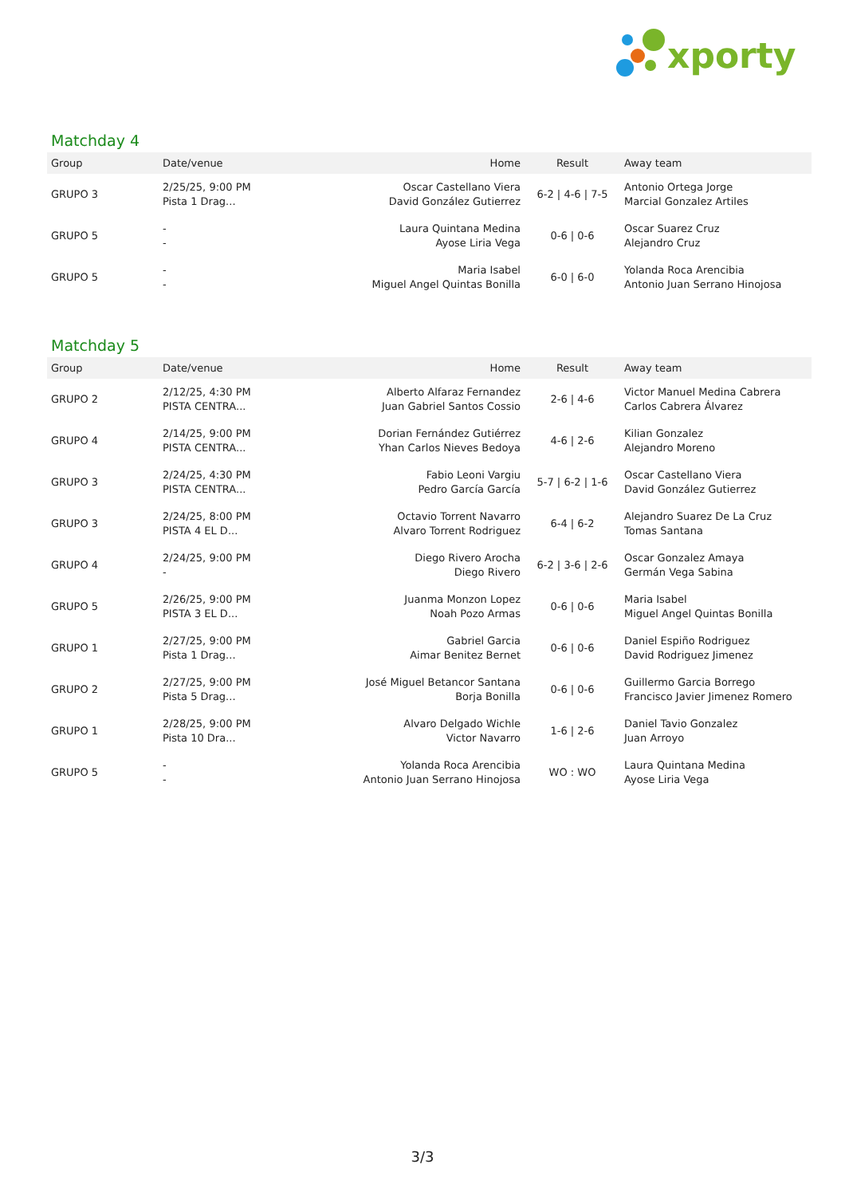xporty
Matchday 4
| Group | Date/venue | Home | Result | Away team |
| --- | --- | --- | --- | --- |
| GRUPO 3 | 2/25/25, 9:00 PM Pista 1 Drag... | Oscar Castellano Viera David González Gutierrez | 6-2 / 4-6 / 7-5 | Antonio Ortega Jorge Marcial Gonzalez Artiles |
| GRUPO 5 | - - | Laura Quintana Medina Ayose Liria Vega | 0-6 / 0-6 | Oscar Suarez Cruz Alejandro Cruz |
| GRUPO 5 | - - | Maria Isabel Miguel Angel Quintas Bonilla | 6-0 / 6-0 | Yolanda Roca Arencibia Antonio Juan Serrano Hinojosa |
Matchday 5
| Group | Date/venue | Home | Result | Away team |
| --- | --- | --- | --- | --- |
| GRUPO 2 | 2/12/25, 4:30 PM PISTA CENTRA... | Alberto Alfaraz Fernandez Juan Gabriel Santos Cossio | 2-6 / 4-6 | Victor Manuel Medina Cabrera Carlos Cabrera Álvarez |
| GRUPO 4 | 2/14/25, 9:00 PM PISTA CENTRA... | Dorian Fernández Gutiérrez Yhan Carlos Nieves Bedoya | 4-6 / 2-6 | Kilian Gonzalez Alejandro Moreno |
| GRUPO 3 | 2/24/25, 4:30 PM PISTA CENTRA... | Fabio Leoni Vargiu Pedro García García | 5-7 / 6-2 / 1-6 | Oscar Castellano Viera David González Gutierrez |
| GRUPO 3 | 2/24/25, 8:00 PM PISTA 4 EL D... | Octavio Torrent Navarro Alvaro Torrent Rodriguez | 6-4 / 6-2 | Alejandro Suarez De La Cruz Tomas Santana |
| GRUPO 4 | 2/24/25, 9:00 PM - | Diego Rivero Arocha Diego Rivero | 6-2 / 3-6 / 2-6 | Oscar Gonzalez Amaya Germán Vega Sabina |
| GRUPO 5 | 2/26/25, 9:00 PM PISTA 3 EL D... | Juanma Monzon Lopez Noah Pozo Armas | 0-6 / 0-6 | Maria Isabel Miguel Angel Quintas Bonilla |
| GRUPO 1 | 2/27/25, 9:00 PM Pista 1 Drag... | Gabriel Garcia Aimar Benitez Bernet | 0-6 / 0-6 | Daniel Espiño Rodriguez David Rodriguez Jimenez |
| GRUPO 2 | 2/27/25, 9:00 PM Pista 5 Drag... | José Miguel Betancor Santana Borja Bonilla | 0-6 / 0-6 | Guillermo Garcia Borrego Francisco Javier Jimenez Romero |
| GRUPO 1 | 2/28/25, 9:00 PM Pista 10 Dra... | Alvaro Delgado Wichle Victor Navarro | 1-6 / 2-6 | Daniel Tavio Gonzalez Juan Arroyo |
| GRUPO 5 | - - | Yolanda Roca Arencibia Antonio Juan Serrano Hinojosa | WO : WO | Laura Quintana Medina Ayose Liria Vega |
3/3